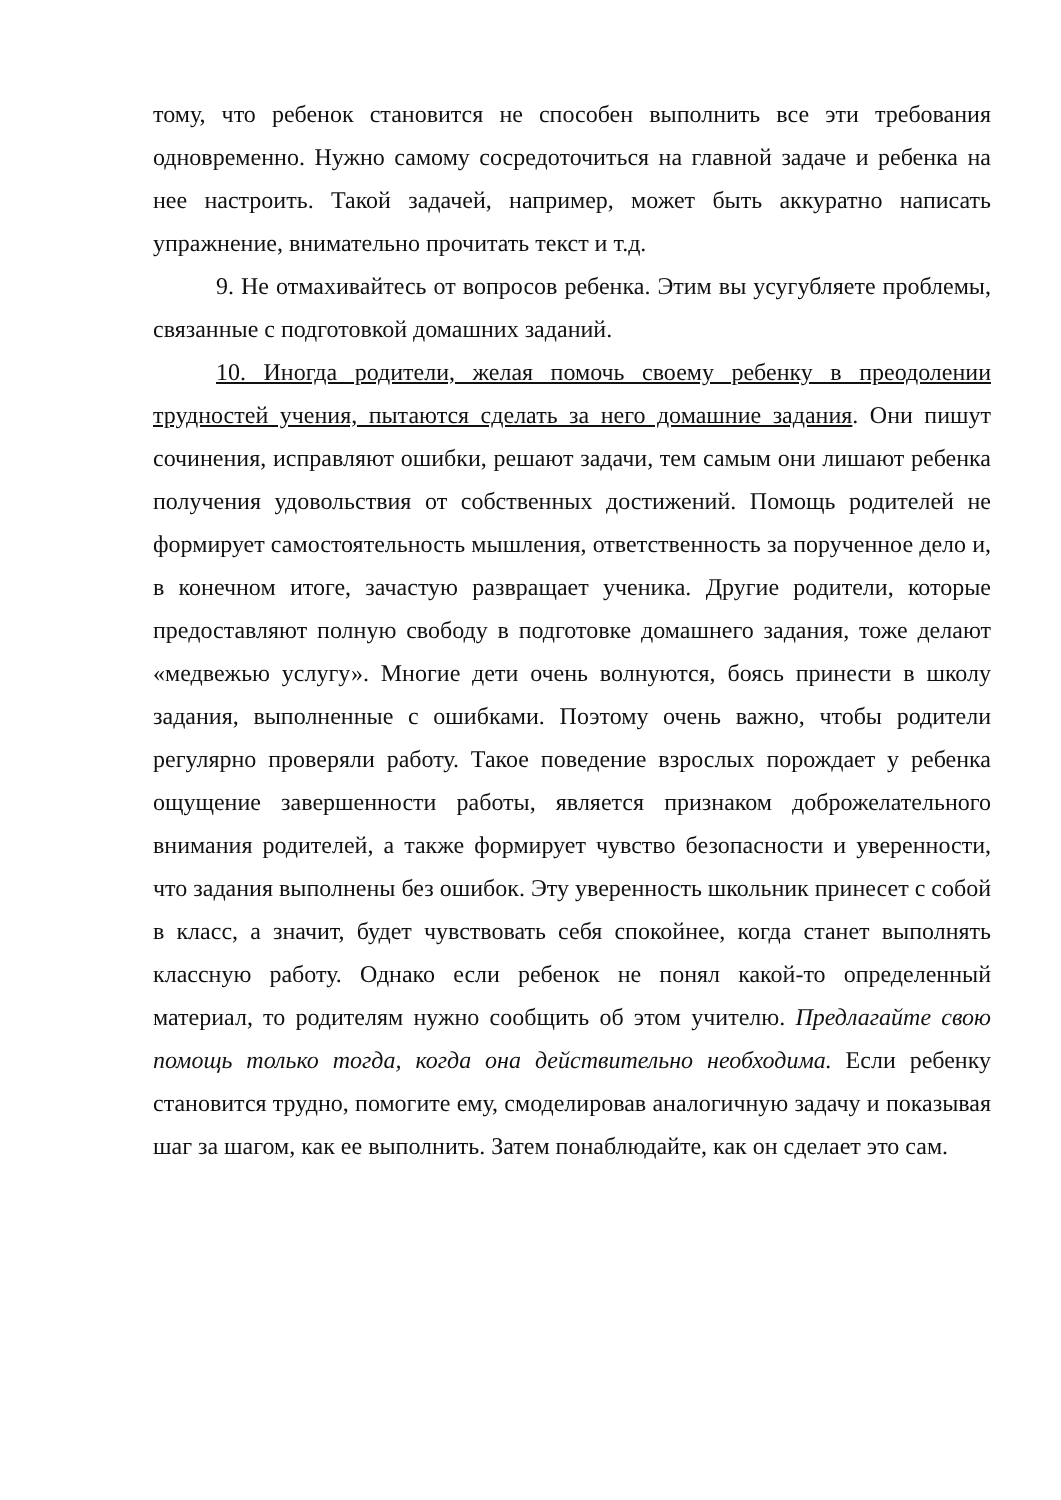тому, что ребенок становится не способен выполнить все эти требования одновременно. Нужно самому сосредоточиться на главной задаче и ребенка на нее настроить. Такой задачей, например, может быть аккуратно написать упражнение, внимательно прочитать текст и т.д.
9. Не отмахивайтесь от вопросов ребенка. Этим вы усугубляете проблемы, связанные с подготовкой домашних заданий.
10. Иногда родители, желая помочь своему ребенку в преодолении трудностей учения, пытаются сделать за него домашние задания. Они пишут сочинения, исправляют ошибки, решают задачи, тем самым они лишают ребенка получения удовольствия от собственных достижений. Помощь родителей не формирует самостоятельность мышления, ответственность за порученное дело и, в конечном итоге, зачастую развращает ученика. Другие родители, которые предоставляют полную свободу в подготовке домашнего задания, тоже делают «медвежью услугу». Многие дети очень волнуются, боясь принести в школу задания, выполненные с ошибками. Поэтому очень важно, чтобы родители регулярно проверяли работу. Такое поведение взрослых порождает у ребенка ощущение завершенности работы, является признаком доброжелательного внимания родителей, а также формирует чувство безопасности и уверенности, что задания выполнены без ошибок. Эту уверенность школьник принесет с собой в класс, а значит, будет чувствовать себя спокойнее, когда станет выполнять классную работу. Однако если ребенок не понял какой-то определенный материал, то родителям нужно сообщить об этом учителю. Предлагайте свою помощь только тогда, когда она действительно необходима. Если ребенку становится трудно, помогите ему, смоделировав аналогичную задачу и показывая шаг за шагом, как ее выполнить. Затем понаблюдайте, как он сделает это сам.